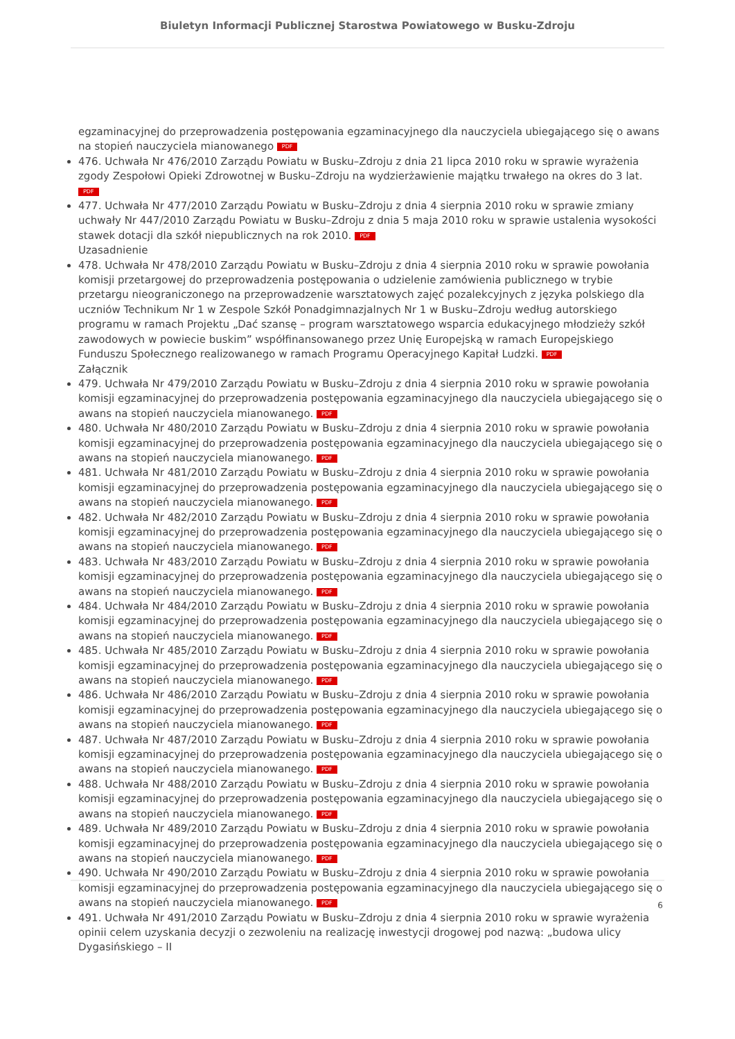Biuletyn Informacji Publicznej Starostwa Powiatowego w Busku-Zdroju
egzaminacyjnej do przeprowadzenia postępowania egzaminacyjnego dla nauczyciela ubiegającego się o awans na stopień nauczyciela mianowanego PDF
476. Uchwała Nr 476/2010 Zarządu Powiatu w Busku–Zdroju z dnia 21 lipca 2010 roku w sprawie wyrażenia zgody Zespołowi Opieki Zdrowotnej w Busku–Zdroju na wydzierżawienie majątku trwałego na okres do 3 lat. PDF
477. Uchwała Nr 477/2010 Zarządu Powiatu w Busku–Zdroju z dnia 4 sierpnia 2010 roku w sprawie zmiany uchwały Nr 447/2010 Zarządu Powiatu w Busku–Zdroju z dnia 5 maja 2010 roku w sprawie ustalenia wysokości stawek dotacji dla szkół niepublicznych na rok 2010. PDF
Uzasadnienie
478. Uchwała Nr 478/2010 Zarządu Powiatu w Busku–Zdroju z dnia 4 sierpnia 2010 roku w sprawie powołania komisji przetargowej do przeprowadzenia postępowania o udzielenie zamówienia publicznego w trybie przetargu nieograniczonego na przeprowadzenie warsztatowych zajęć pozalekcyjnych z języka polskiego dla uczniów Technikum Nr 1 w Zespole Szkół Ponadgimnazjalnych Nr 1 w Busku–Zdroju według autorskiego programu w ramach Projektu „Dać szansę – program warsztatowego wsparcia edukacyjnego młodzieży szkół zawodowych w powiecie buskim” współfinansowanego przez Unię Europejską w ramach Europejskiego Funduszu Społecznego realizowanego w ramach Programu Operacyjnego Kapitał Ludzki. PDF
Załącznik
479. Uchwała Nr 479/2010 Zarządu Powiatu w Busku–Zdroju z dnia 4 sierpnia 2010 roku w sprawie powołania komisji egzaminacyjnej do przeprowadzenia postępowania egzaminacyjnego dla nauczyciela ubiegającego się o awans na stopień nauczyciela mianowanego. PDF
480. Uchwała Nr 480/2010 Zarządu Powiatu w Busku–Zdroju z dnia 4 sierpnia 2010 roku w sprawie powołania komisji egzaminacyjnej do przeprowadzenia postępowania egzaminacyjnego dla nauczyciela ubiegającego się o awans na stopień nauczyciela mianowanego. PDF
481. Uchwała Nr 481/2010 Zarządu Powiatu w Busku–Zdroju z dnia 4 sierpnia 2010 roku w sprawie powołania komisji egzaminacyjnej do przeprowadzenia postępowania egzaminacyjnego dla nauczyciela ubiegającego się o awans na stopień nauczyciela mianowanego. PDF
482. Uchwała Nr 482/2010 Zarządu Powiatu w Busku–Zdroju z dnia 4 sierpnia 2010 roku w sprawie powołania komisji egzaminacyjnej do przeprowadzenia postępowania egzaminacyjnego dla nauczyciela ubiegającego się o awans na stopień nauczyciela mianowanego. PDF
483. Uchwała Nr 483/2010 Zarządu Powiatu w Busku–Zdroju z dnia 4 sierpnia 2010 roku w sprawie powołania komisji egzaminacyjnej do przeprowadzenia postępowania egzaminacyjnego dla nauczyciela ubiegającego się o awans na stopień nauczyciela mianowanego. PDF
484. Uchwała Nr 484/2010 Zarządu Powiatu w Busku–Zdroju z dnia 4 sierpnia 2010 roku w sprawie powołania komisji egzaminacyjnej do przeprowadzenia postępowania egzaminacyjnego dla nauczyciela ubiegającego się o awans na stopień nauczyciela mianowanego. PDF
485. Uchwała Nr 485/2010 Zarządu Powiatu w Busku–Zdroju z dnia 4 sierpnia 2010 roku w sprawie powołania komisji egzaminacyjnej do przeprowadzenia postępowania egzaminacyjnego dla nauczyciela ubiegającego się o awans na stopień nauczyciela mianowanego. PDF
486. Uchwała Nr 486/2010 Zarządu Powiatu w Busku–Zdroju z dnia 4 sierpnia 2010 roku w sprawie powołania komisji egzaminacyjnej do przeprowadzenia postępowania egzaminacyjnego dla nauczyciela ubiegającego się o awans na stopień nauczyciela mianowanego. PDF
487. Uchwała Nr 487/2010 Zarządu Powiatu w Busku–Zdroju z dnia 4 sierpnia 2010 roku w sprawie powołania komisji egzaminacyjnej do przeprowadzenia postępowania egzaminacyjnego dla nauczyciela ubiegającego się o awans na stopień nauczyciela mianowanego. PDF
488. Uchwała Nr 488/2010 Zarządu Powiatu w Busku–Zdroju z dnia 4 sierpnia 2010 roku w sprawie powołania komisji egzaminacyjnej do przeprowadzenia postępowania egzaminacyjnego dla nauczyciela ubiegającego się o awans na stopień nauczyciela mianowanego. PDF
489. Uchwała Nr 489/2010 Zarządu Powiatu w Busku–Zdroju z dnia 4 sierpnia 2010 roku w sprawie powołania komisji egzaminacyjnej do przeprowadzenia postępowania egzaminacyjnego dla nauczyciela ubiegającego się o awans na stopień nauczyciela mianowanego. PDF
490. Uchwała Nr 490/2010 Zarządu Powiatu w Busku–Zdroju z dnia 4 sierpnia 2010 roku w sprawie powołania komisji egzaminacyjnej do przeprowadzenia postępowania egzaminacyjnego dla nauczyciela ubiegającego się o awans na stopień nauczyciela mianowanego. PDF
491. Uchwała Nr 491/2010 Zarządu Powiatu w Busku–Zdroju z dnia 4 sierpnia 2010 roku w sprawie wyrażenia opinii celem uzyskania decyzji o zezwoleniu na realizację inwestycji drogowej pod nazwą: „budowa ulicy Dygasińskiego – II
6